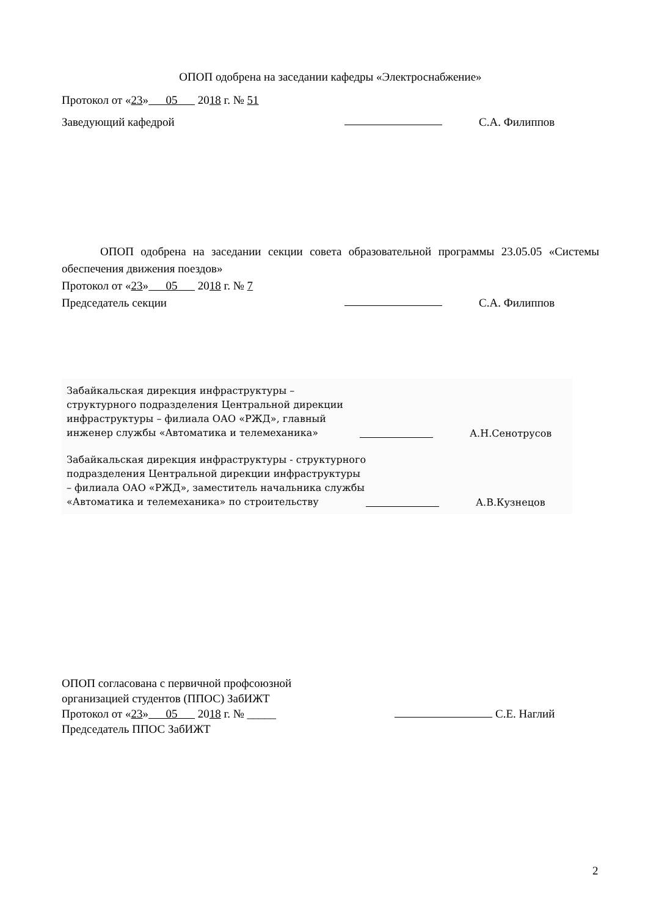ОПОП одобрена на заседании кафедры «Электроснабжение»
Протокол от «23» 05 2018 г. № 51
Заведующий кафедрой С.А. Филиппов
ОПОП одобрена на заседании секции совета образовательной программы 23.05.05 «Системы обеспечения движения поездов»
Протокол от «23» 05 2018 г. № 7
Председатель секции С.А. Филиппов
Забайкальская дирекция инфраструктуры – структурного подразделения Центральной дирекции инфраструктуры – филиала ОАО «РЖД», главный инженер службы «Автоматика и телемеханика» А.Н.Сенотрусов
Забайкальская дирекция инфраструктуры - структурного подразделения Центральной дирекции инфраструктуры – филиала ОАО «РЖД», заместитель начальника службы «Автоматика и телемеханика» по строительству А.В.Кузнецов
ОПОП согласована с первичной профсоюзной
организацией студентов (ППОС) ЗабИЖТ
Протокол от «23» 05 2018 г. № _____ С.Е. Наглий
Председатель ППОС ЗабИЖТ
2